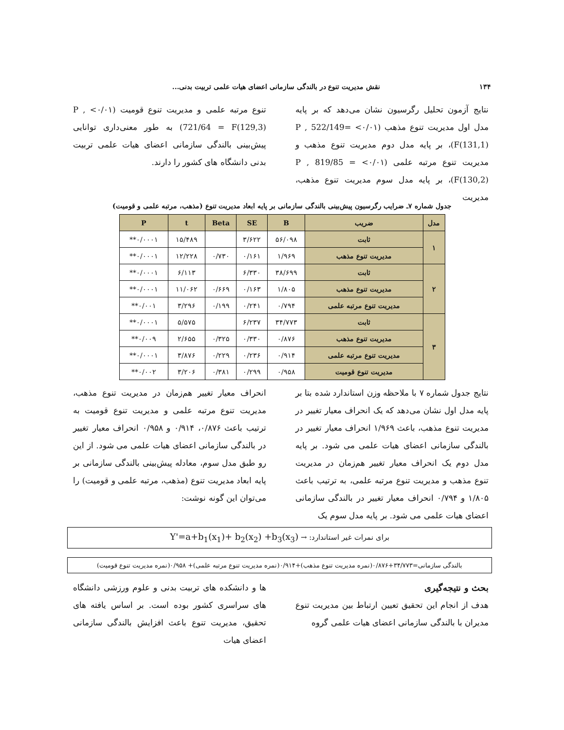۱۳۴ نقش مدیریت تنوع در بالندگی سازمانی اعضای هیات علمی تربیت بدنی...
نتایج آزمون تحلیل رگرسیون نشان می‌دهد که بر پایه مدل اول مدیریت تنوع مذهب (۰/۰۱> P , 522/149= F(131,1))، بر پایه مدل دوم مدیریت تنوع مذهب و مدیریت تنوع مرتبه علمی (۰/۰۱> P , 819/85 = F(130,2))، بر پایه مدل سوم مدیریت تنوع مذهب، مدیریت
تنوع مرتبه علمی و مدیریت تنوع قومیت (۰/۰۱> P , 721/64 = F(129,3)) به طور معنی‌داری توانایی پیش‌بینی بالندگی سازمانی اعضای هیات علمی تربیت بدنی دانشگاه های کشور را دارند.
جدول شماره ۷ـ ضرایب رگرسیون پیش‌بینی بالندگی سازمانی بر پایه ابعاد مدیریت تنوع (مذهب، مرتبه علمی و قومیت)
| مدل | ضریب | B | SE | Beta | t | P |
| --- | --- | --- | --- | --- | --- | --- |
| ۱ | ثابت | ۵۶/۰۹۸ | ۳/۶۲۲ | | ۱۵/۴۸۹ | ۰/۰۰۰۱** |
| | مدیریت تنوع مذهب | ۱/۹۶۹ | ۰/۱۶۱ | ۰/۷۳۰ | ۱۲/۲۲۸ | ۰/۰۰۰۱** |
| ۲ | ثابت | ۳۸/۶۹۹ | ۶/۳۳۰ | | ۶/۱۱۳ | ۰/۰۰۰۱** |
| | مدیریت تنوع مذهب | ۱/۸۰۵ | ۰/۱۶۳ | ۰/۶۶۹ | ۱۱/۰۶۲ | ۰/۰۰۰۱** |
| | مدیریت تنوع مرتبه علمی | ۰/۷۹۴ | ۰/۲۴۱ | ۰/۱۹۹ | ۳/۲۹۶ | ۰/۰۰۱** |
| ۳ | ثابت | ۳۴/۷۷۳ | ۶/۲۳۷ | | ۵/۵۷۵ | ۰/۰۰۰۱** |
| | مدیریت تنوع مذهب | ۰/۸۷۶ | ۰/۳۳۰ | ۰/۳۲۵ | ۲/۶۵۵ | ۰/۰۰۹** |
| | مدیریت تنوع مرتبه علمی | ۰/۹۱۴ | ۰/۲۳۶ | ۰/۲۲۹ | ۳/۸۷۶ | ۰/۰۰۰۱** |
| | مدیریت تنوع قومیت | ۰/۹۵۸ | ۰/۲۹۹ | ۰/۳۸۱ | ۳/۲۰۶ | ۰/۰۰۲** |
نتایج جدول شماره ۷ با ملاحظه وزن استاندارد شده بتا بر پایه مدل اول نشان می‌دهد که یک انحراف معیار تغییر در مدیریت تنوع مذهب، باعث ۱/۹۶۹ انحراف معیار تغییر در بالندگی سازمانی اعضای هیات علمی می شود. بر پایه مدل دوم یک انحراف معیار تغییر هم‌زمان در مدیریت تنوع مذهب و مدیریت تنوع مرتبه علمی، به ترتیب باعث ۱/۸۰۵ و ۰/۷۹۴ انحراف معیار تغییر در بالندگی سازمانی اعضای هیات علمی می شود. بر پایه مدل سوم یک
انحراف معیار تغییر هم‌زمان در مدیریت تنوع مذهب، مدیریت تنوع مرتبه علمی و مدیریت تنوع قومیت به ترتیب باعث ۰/۸۷۶، ۰/۹۱۴ و ۰/۹۵۸ انحراف معیار تغییر در بالندگی سازمانی اعضای هیات علمی می شود. از این رو طبق مدل سوم، معادله پیش‌بینی بالندگی سازمانی بر پایه ابعاد مدیریت تنوع (مذهب، مرتبه علمی و قومیت) را می‌توان این گونه نوشت:
برای نمرات غیر استاندارد: → Y'=a+b<sub>1</sub>(x<sub>1</sub>)+ b<sub>2</sub>(x<sub>2</sub>) +b<sub>3</sub>(x<sub>3</sub>)
بالندگی سازمانی=۳۴/۷۷۳+۰/۸۷۶(نمره مدیریت تنوع مذهب)+۰/۹۱۴(نمره مدیریت تنوع مرتبه علمی)+ ۰/۹۵۸(نمره مدیریت تنوع قومیت)
بحث و نتیجه‌گیری
هدف از انجام این تحقیق تعیین ارتباط بین مدیریت تنوع مدیران با بالندگی سازمانی اعضای هیات علمی گروه
ها و دانشکده های تربیت بدنی و علوم ورزشی دانشگاه های سراسری کشور بوده است. بر اساس یافته های تحقیق، مدیریت تنوع باعث افزایش بالندگی سازمانی اعضای هیات